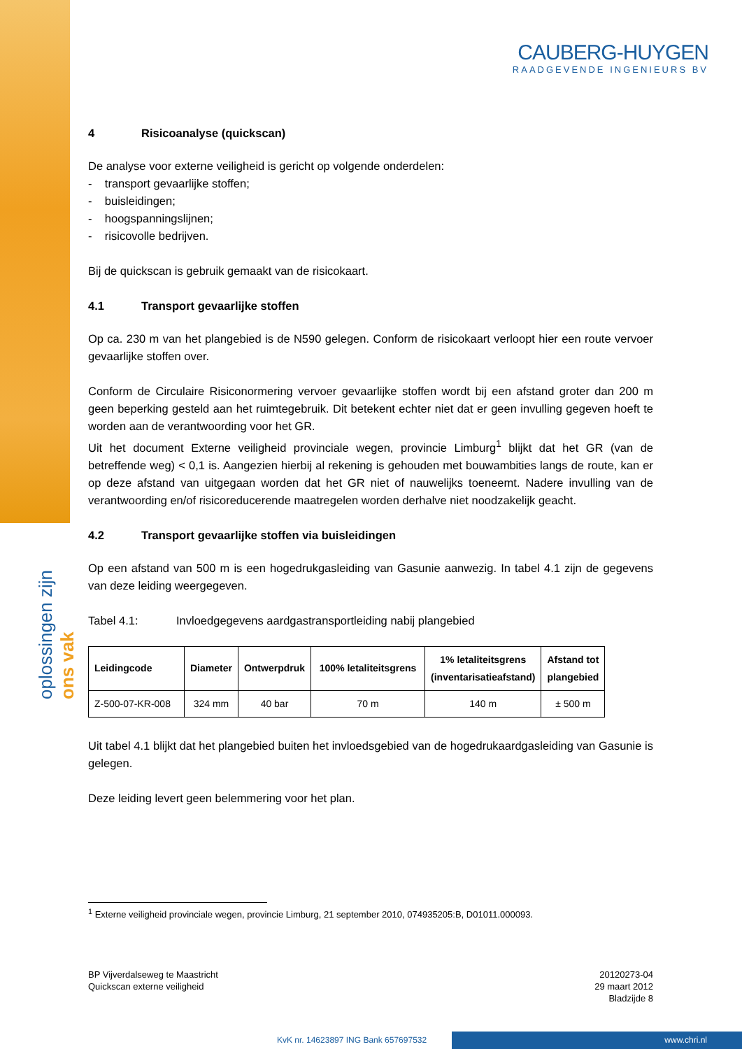CAUBERG-HUYGEN
RAADGEVENDE INGENIEURS BV
oplossingen zijn ons vak
4 Risicoanalyse (quickscan)
De analyse voor externe veiligheid is gericht op volgende onderdelen:
- transport gevaarlijke stoffen;
- buisleidingen;
- hoogspanningslijnen;
- risicovolle bedrijven.
Bij de quickscan is gebruik gemaakt van de risicokaart.
4.1 Transport gevaarlijke stoffen
Op ca. 230 m van het plangebied is de N590 gelegen. Conform de risicokaart verloopt hier een route vervoer gevaarlijke stoffen over.
Conform de Circulaire Risiconormering vervoer gevaarlijke stoffen wordt bij een afstand groter dan 200 m geen beperking gesteld aan het ruimtegebruik. Dit betekent echter niet dat er geen invulling gegeven hoeft te worden aan de verantwoording voor het GR.
Uit het document Externe veiligheid provinciale wegen, provincie Limburg<sup>1</sup> blijkt dat het GR (van de betreffende weg) < 0,1 is. Aangezien hierbij al rekening is gehouden met bouwambities langs de route, kan er op deze afstand van uitgegaan worden dat het GR niet of nauwelijks toeneemt. Nadere invulling van de verantwoording en/of risicoreducerende maatregelen worden derhalve niet noodzakelijk geacht.
4.2 Transport gevaarlijke stoffen via buisleidingen
Op een afstand van 500 m is een hogedrukgasleiding van Gasunie aanwezig. In tabel 4.1 zijn de gegevens van deze leiding weergegeven.
Tabel 4.1: Invloedgegevens aardgastransportleiding nabij plangebied
| Leidingcode | Diameter | Ontwerpdruk | 100% letaliteitsgrens | 1% letaliteitsgrens (inventarisatieafstand) | Afstand tot plangebied |
| --- | --- | --- | --- | --- | --- |
| Z-500-07-KR-008 | 324 mm | 40 bar | 70 m | 140 m | ± 500 m |
Uit tabel 4.1 blijkt dat het plangebied buiten het invloedsgebied van de hogedrukaardgasleiding van Gasunie is gelegen.
Deze leiding levert geen belemmering voor het plan.
<sup>1</sup> Externe veiligheid provinciale wegen, provincie Limburg, 21 september 2010, 074935205:B, D01011.000093.
BP Vijverdalseweg te Maastricht
Quickscan externe veiligheid
20120273-04
29 maart 2012
Bladzijde 8
KvK nr. 14623897 ING Bank 657697532
www.chri.nl